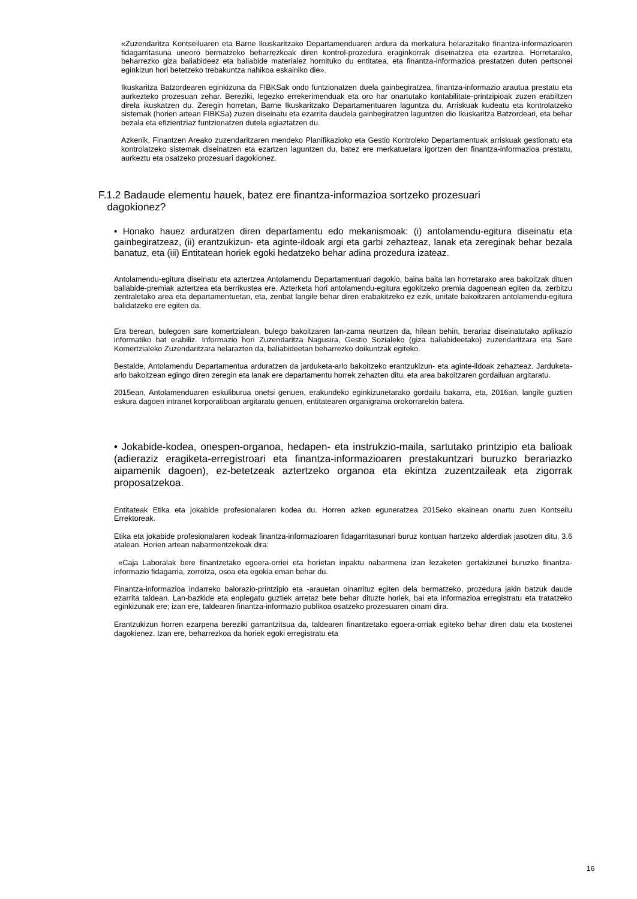«Zuzendaritza Kontseiluaren eta Barne Ikuskaritzako Departamenduaren ardura da merkatura helarazitako finantza-informazioaren fidagarritasuna uneoro bermatzeko beharrezkoak diren kontrol-prozedura eraginkorrak diseinatzea eta ezartzea. Horretarako, beharrezko giza baliabideez eta baliabide materialez hornituko du entitatea, eta finantza-informazioa prestatzen duten pertsonei eginkizun hori betetzeko trebakuntza nahikoa eskainiko die».
Ikuskaritza Batzordearen eginkizuna da FIBKSak ondo funtzionatzen duela gainbegiratzea, finantza-informazio arautua prestatu eta aurkezteko prozesuan zehar. Bereziki, legezko errekerimenduak eta oro har onartutako kontabilitate-printzipioak zuzen erabiltzen direla ikuskatzen du. Zeregin horretan, Barne Ikuskaritzako Departamentuaren laguntza du. Arriskuak kudeatu eta kontrolatzeko sistemak (horien artean FIBKSa) zuzen diseinatu eta ezarrita daudela gainbegiratzen laguntzen dio Ikuskaritza Batzordeari, eta behar bezala eta efizientziaz funtzionatzen dutela egiaztatzen du.
Azkenik, Finantzen Areako zuzendaritzaren mendeko Planifikazioko eta Gestio Kontroleko Departamentuak arriskuak gestionatu eta kontrolatzeko sistemak diseinatzen eta ezartzen laguntzen du, batez ere merkatuetara igortzen den finantza-informazioa prestatu, aurkeztu eta osatzeko prozesuari dagokionez.
F.1.2 Badaude elementu hauek, batez ere finantza-informazioa sortzeko prozesuari
dagokionez?
• Honako hauez arduratzen diren departamentu edo mekanismoak: (i) antolamendu-egitura diseinatu eta gainbegiratzeaz, (ii) erantzukizun- eta aginte-ildoak argi eta garbi zehazteaz, lanak eta zereginak behar bezala banatuz, eta (iii) Entitatean horiek egoki hedatzeko behar adina prozedura izateaz.
Antolamendu-egitura diseinatu eta aztertzea Antolamendu Departamentuari dagokio, baina baita lan horretarako area bakoitzak dituen baliabide-premiak aztertzea eta berrikustea ere. Azterketa hori antolamendu-egitura egokitzeko premia dagoenean egiten da, zerbitzu zentraletako area eta departamentuetan, eta, zenbat langile behar diren erabakitzeko ez ezik, unitate bakoitzaren antolamendu-egitura balidatzeko ere egiten da.
Era berean, bulegoen sare komertzialean, bulego bakoitzaren lan-zama neurtzen da, hilean behin, berariaz diseinatutako aplikazio informatiko bat erabiliz. Informazio hori Zuzendaritza Nagusira, Gestio Sozialeko (giza baliabideetako) zuzendaritzara eta Sare Komertzialeko Zuzendaritzara helarazten da, baliabideetan beharrezko doikuntzak egiteko.
Bestalde, Antolamendu Departamentua arduratzen da jarduketa-arlo bakoitzeko erantzukizun- eta aginte-ildoak zehazteaz. Jarduketa-arlo bakoitzean egingo diren zeregin eta lanak ere departamentu horrek zehazten ditu, eta area bakoitzaren gordailuan argitaratu.
2015ean, Antolamenduaren eskuliburua onetsi genuen, erakundeko eginkizunetarako gordailu bakarra, eta, 2016an, langile guztien eskura dagoen intranet korporatiboan argitaratu genuen, entitatearen organigrama orokorrarekin batera.
• Jokabide-kodea, onespen-organoa, hedapen- eta instrukzio-maila, sartutako printzipio eta balioak (adieraziz eragiketa-erregistroari eta finantza-informazioaren prestakuntzari buruzko berariazko aipamenik dagoen), ez-betetzeak aztertzeko organoa eta ekintza zuzentzaileak eta zigorrak proposatzekoa.
Entitateak Etika eta jokabide profesionalaren kodea du. Horren azken eguneratzea 2015eko ekainean onartu zuen Kontseilu Errektoreak.
Etika eta jokabide profesionalaren kodeak finantza-informazioaren fidagarritasunari buruz kontuan hartzeko alderdiak jasotzen ditu, 3.6 atalean. Horien artean nabarmentzekoak dira:
«Caja Laboralak bere finantzetako egoera-orriei eta horietan inpaktu nabarmena izan lezaketen gertakizunei buruzko finantza-informazio fidagarria, zorrotza, osoa eta egokia eman behar du.
Finantza-informazioa indarreko balorazio-printzipio eta -arauetan oinarrituz egiten dela bermatzeko, prozedura jakin batzuk daude ezarrita taldean. Lan-bazkide eta enplegatu guztiek arretaz bete behar dituzte horiek, bai eta informazioa erregistratu eta tratatzeko eginkizunak ere; izan ere, taldearen finantza-informazio publikoa osatzeko prozesuaren oinarri dira.
Erantzukizun horren ezarpena bereziki garrantzitsua da, taldearen finantzetako egoera-orriak egiteko behar diren datu eta txostenei dagokienez. Izan ere, beharrezkoa da horiek egoki erregistratu eta
16